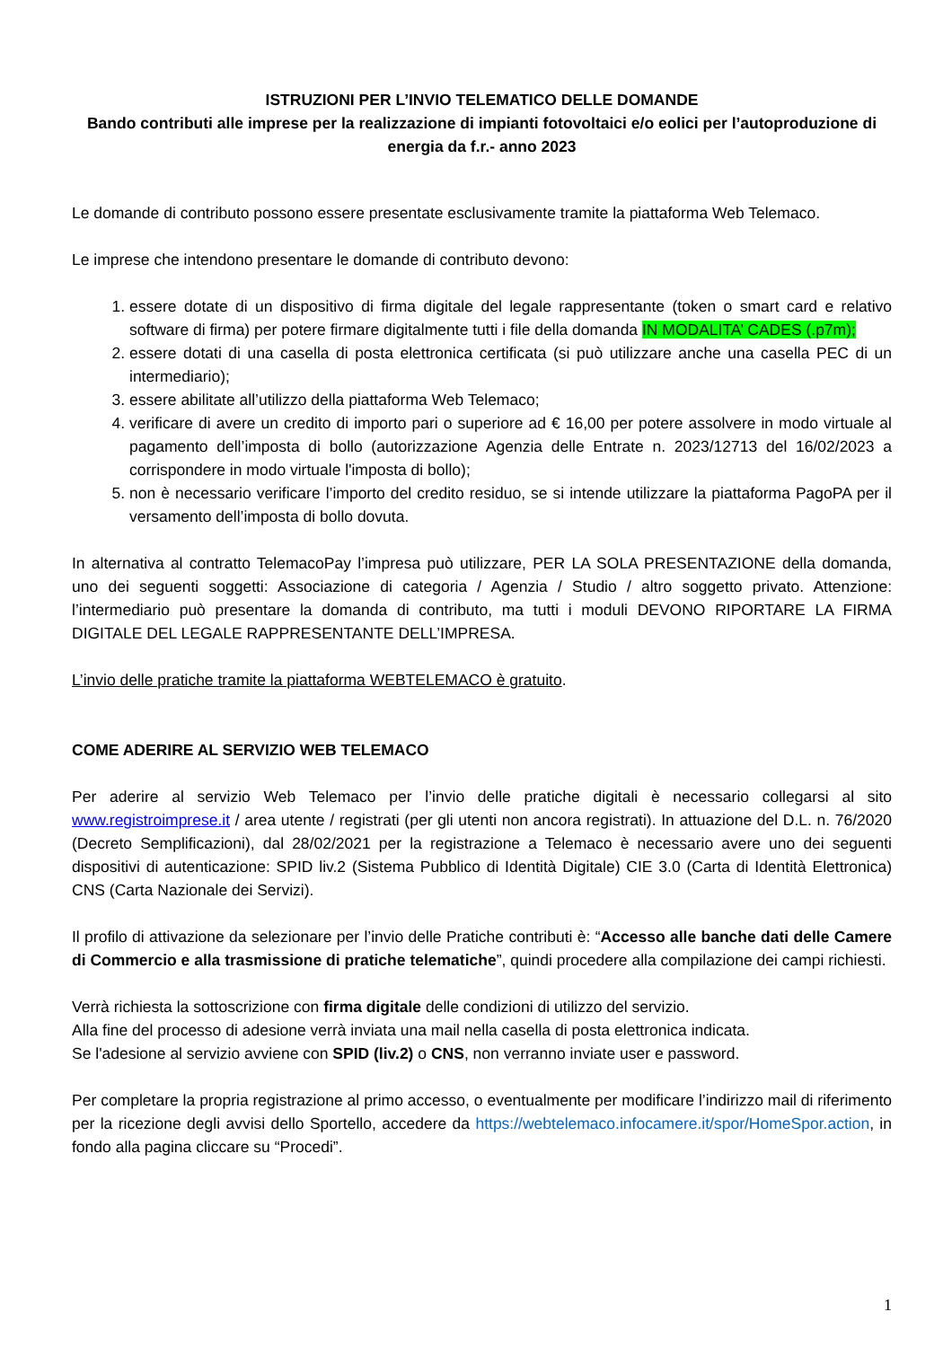ISTRUZIONI PER L’INVIO TELEMATICO DELLE DOMANDE
Bando contributi alle imprese per la realizzazione di impianti fotovoltaici e/o eolici per l’autoproduzione di energia da f.r.- anno 2023
Le domande di contributo possono essere presentate esclusivamente tramite la piattaforma Web Telemaco.
Le imprese che intendono presentare le domande di contributo devono:
1. essere dotate di un dispositivo di firma digitale del legale rappresentante (token o smart card e relativo software di firma) per potere firmare digitalmente tutti i file della domanda IN MODALITA’ CADES (.p7m);
2. essere dotati di una casella di posta elettronica certificata (si può utilizzare anche una casella PEC di un intermediario);
3. essere abilitate all’utilizzo della piattaforma Web Telemaco;
4. verificare di avere un credito di importo pari o superiore ad € 16,00 per potere assolvere in modo virtuale al pagamento dell’imposta di bollo (autorizzazione Agenzia delle Entrate n. 2023/12713 del 16/02/2023 a corrispondere in modo virtuale l'imposta di bollo);
5. non è necessario verificare l’importo del credito residuo, se si intende utilizzare la piattaforma PagoPA per il versamento dell’imposta di bollo dovuta.
In alternativa al contratto TelemacoPay l’impresa può utilizzare, PER LA SOLA PRESENTAZIONE della domanda, uno dei seguenti soggetti: Associazione di categoria / Agenzia / Studio / altro soggetto privato. Attenzione: l’intermediario può presentare la domanda di contributo, ma tutti i moduli DEVONO RIPORTARE LA FIRMA DIGITALE DEL LEGALE RAPPRESENTANTE DELL’IMPRESA.
L’invio delle pratiche tramite la piattaforma WEBTELEMACO è gratuito.
COME ADERIRE AL SERVIZIO WEB TELEMACO
Per aderire al servizio Web Telemaco per l’invio delle pratiche digitali è necessario collegarsi al sito www.registroimprese.it / area utente / registrati (per gli utenti non ancora registrati). In attuazione del D.L. n. 76/2020 (Decreto Semplificazioni), dal 28/02/2021 per la registrazione a Telemaco è necessario avere uno dei seguenti dispositivi di autenticazione: SPID liv.2 (Sistema Pubblico di Identità Digitale) CIE 3.0 (Carta di Identità Elettronica) CNS (Carta Nazionale dei Servizi).
Il profilo di attivazione da selezionare per l’invio delle Pratiche contributi è: “Accesso alle banche dati delle Camere di Commercio e alla trasmissione di pratiche telematiche”, quindi procedere alla compilazione dei campi richiesti.
Verrà richiesta la sottoscrizione con firma digitale delle condizioni di utilizzo del servizio.
Alla fine del processo di adesione verrà inviata una mail nella casella di posta elettronica indicata.
Se l'adesione al servizio avviene con SPID (liv.2) o CNS, non verranno inviate user e password.
Per completare la propria registrazione al primo accesso, o eventualmente per modificare l’indirizzo mail di riferimento per la ricezione degli avvisi dello Sportello, accedere da https://webtelemaco.infocamere.it/spor/HomeSpor.action, in fondo alla pagina cliccare su “Procedi”.
1